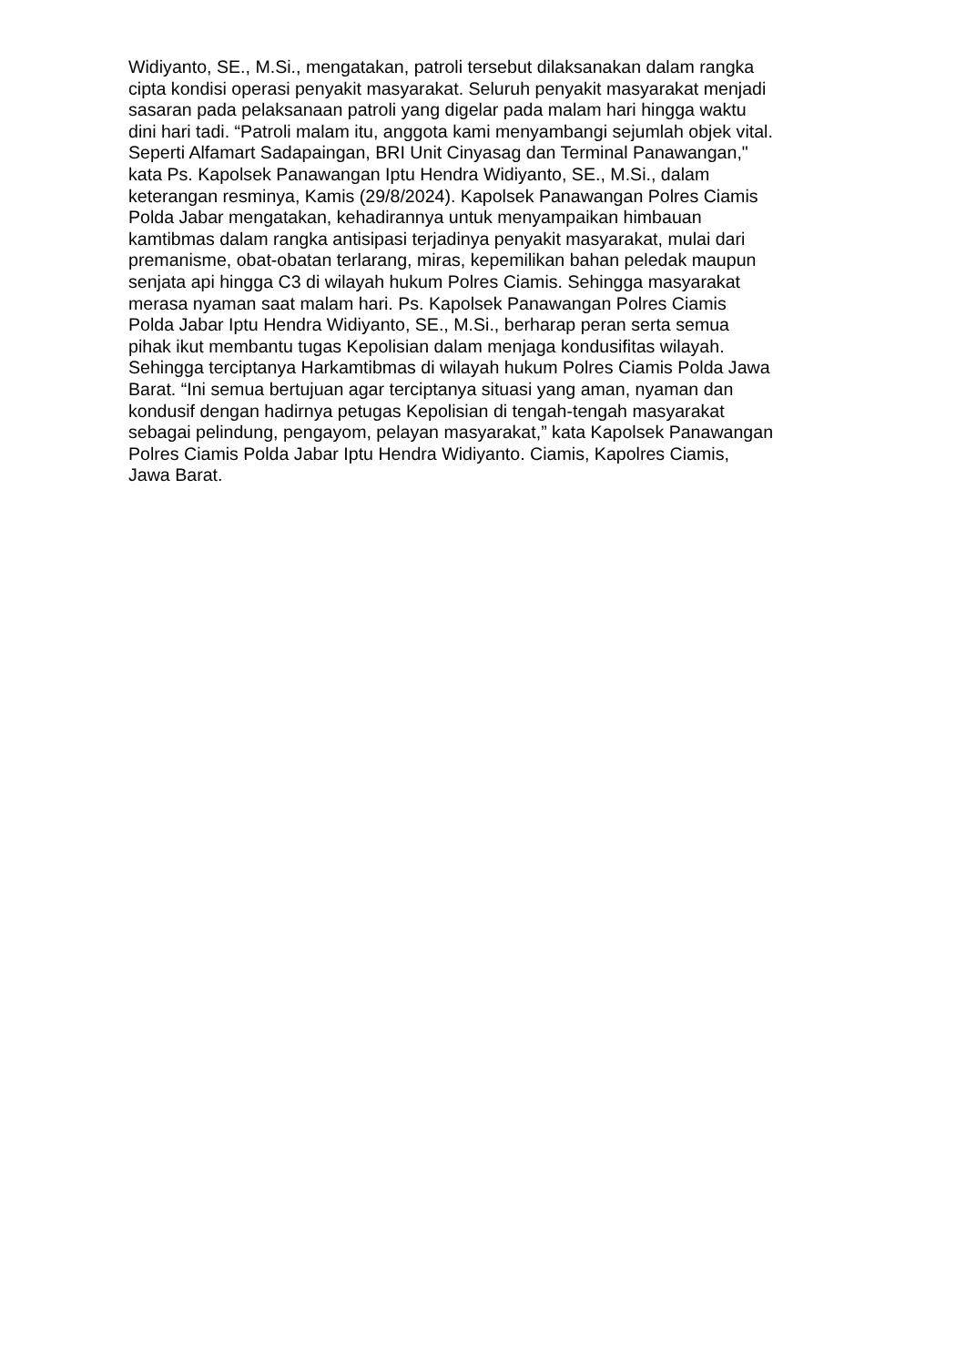Widiyanto, SE., M.Si., mengatakan, patroli tersebut dilaksanakan dalam rangka
cipta kondisi operasi penyakit masyarakat. Seluruh penyakit masyarakat menjadi
sasaran pada pelaksanaan patroli yang digelar pada malam hari hingga waktu
dini hari tadi. “Patroli malam itu, anggota kami menyambangi sejumlah objek vital.
Seperti Alfamart Sadapaingan, BRI Unit Cinyasag dan Terminal Panawangan,"
kata Ps. Kapolsek Panawangan Iptu Hendra Widiyanto, SE., M.Si., dalam
keterangan resminya, Kamis (29/8/2024). Kapolsek Panawangan Polres Ciamis
Polda Jabar mengatakan, kehadirannya untuk menyampaikan himbauan
kamtibmas dalam rangka antisipasi terjadinya penyakit masyarakat, mulai dari
premanisme, obat-obatan terlarang, miras, kepemilikan bahan peledak maupun
senjata api hingga C3 di wilayah hukum Polres Ciamis. Sehingga masyarakat
merasa nyaman saat malam hari. Ps. Kapolsek Panawangan Polres Ciamis
Polda Jabar Iptu Hendra Widiyanto, SE., M.Si., berharap peran serta semua
pihak ikut membantu tugas Kepolisian dalam menjaga kondusifitas wilayah.
Sehingga terciptanya Harkamtibmas di wilayah hukum Polres Ciamis Polda Jawa
Barat. “Ini semua bertujuan agar terciptanya situasi yang aman, nyaman dan
kondusif dengan hadirnya petugas Kepolisian di tengah-tengah masyarakat
sebagai pelindung, pengayom, pelayan masyarakat,” kata Kapolsek Panawangan
Polres Ciamis Polda Jabar Iptu Hendra Widiyanto. Ciamis, Kapolres Ciamis,
Jawa Barat.